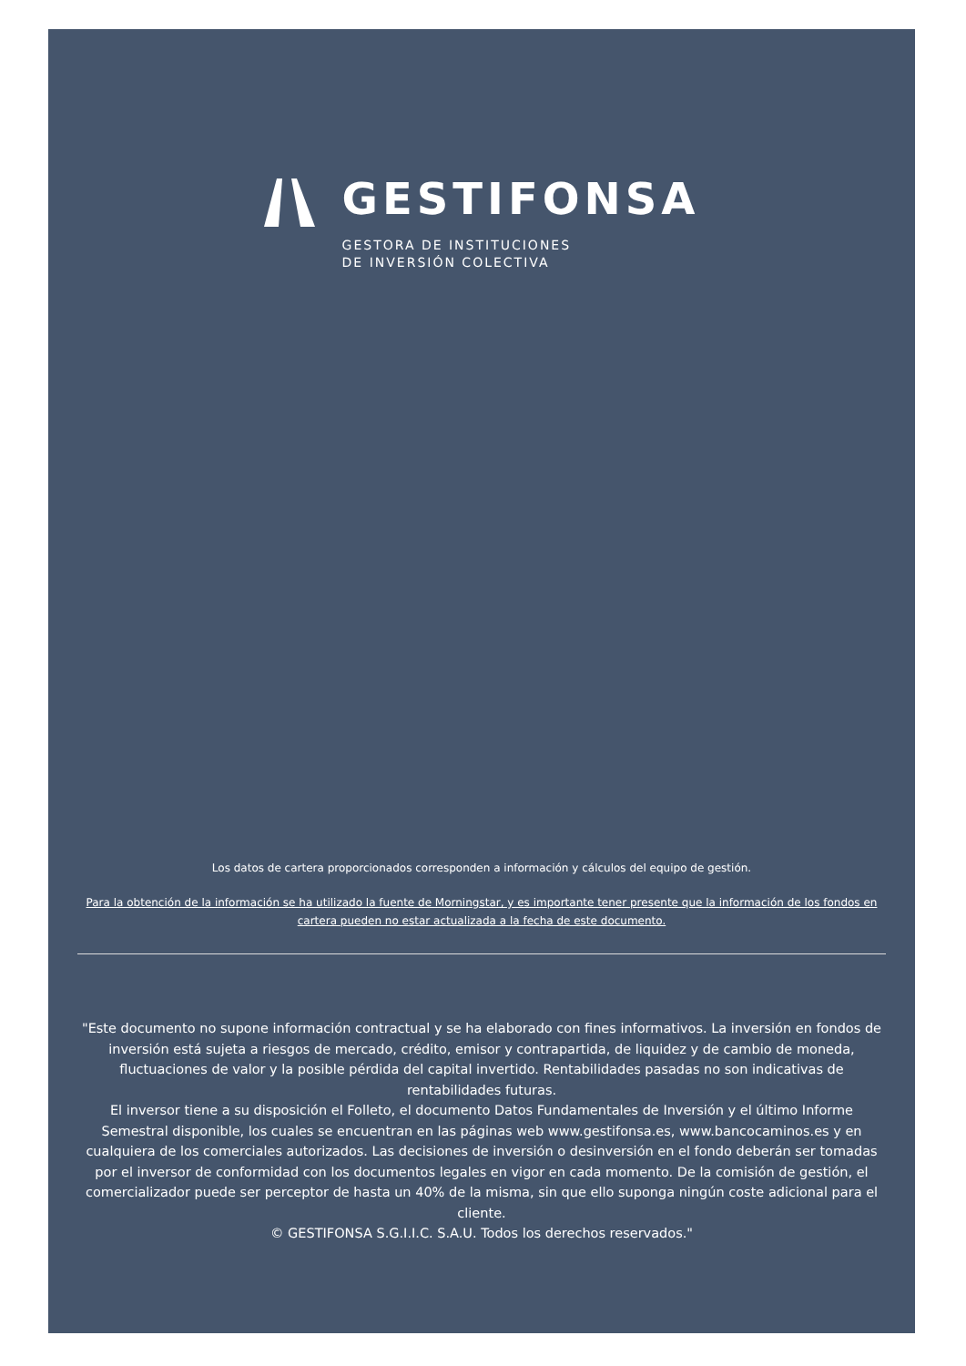GESTIFONSA
GESTORA DE INSTITUCIONES
DE INVERSIÓN COLECTIVA
Los datos de cartera proporcionados corresponden a información y cálculos del equipo de gestión.
Para la obtención de la información se ha utilizado la fuente de Morningstar, y es importante tener presente que la información de los fondos en cartera pueden no estar actualizada a la fecha de este documento.
"Este documento no supone información contractual y se ha elaborado con fines informativos. La inversión en fondos de inversión está sujeta a riesgos de mercado, crédito, emisor y contrapartida, de liquidez y de cambio de moneda, fluctuaciones de valor y la posible pérdida del capital invertido. Rentabilidades pasadas no son indicativas de rentabilidades futuras.
El inversor tiene a su disposición el Folleto, el documento Datos Fundamentales de Inversión y el último Informe Semestral disponible, los cuales se encuentran en las páginas web www.gestifonsa.es, www.bancocaminos.es y en cualquiera de los comerciales autorizados. Las decisiones de inversión o desinversión en el fondo deberán ser tomadas por el inversor de conformidad con los documentos legales en vigor en cada momento. De la comisión de gestión, el comercializador puede ser perceptor de hasta un 40% de la misma, sin que ello suponga ningún coste adicional para el cliente.
© GESTIFONSA S.G.I.I.C. S.A.U. Todos los derechos reservados."